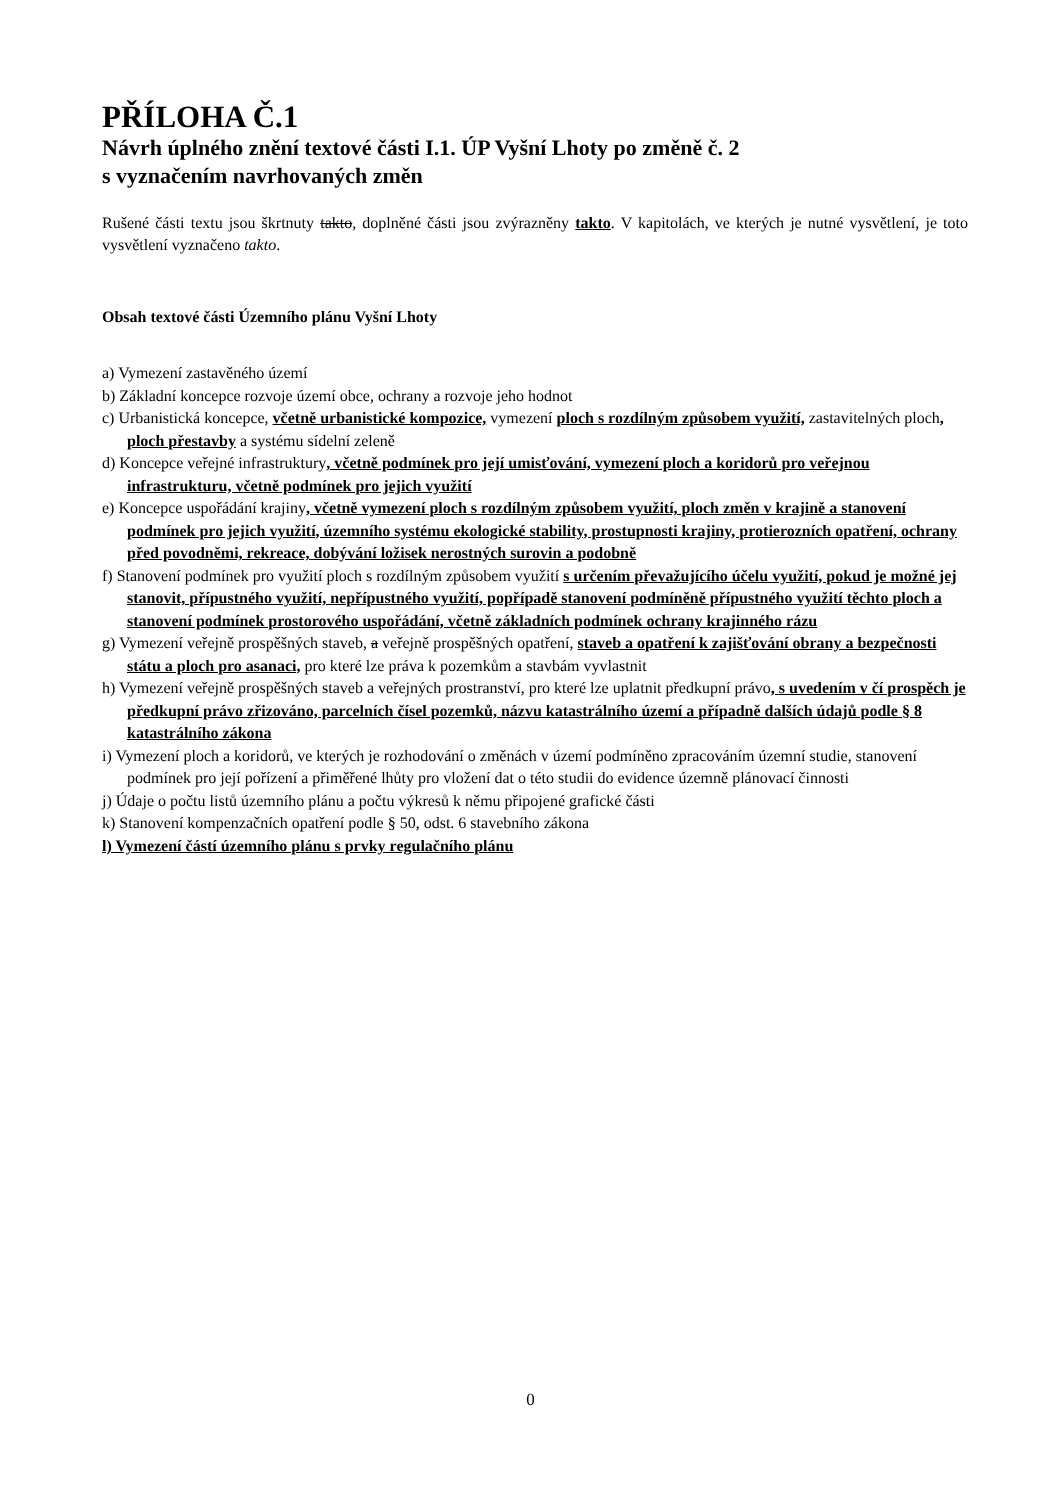PŘÍLOHA Č.1
Návrh úplného znění textové části I.1. ÚP Vyšní Lhoty po změně č. 2
s vyznačením navrhovaných změn
Rušené části textu jsou škrtnuty takto, doplněné části jsou zvýrazněny takto. V kapitolách, ve kterých je nutné vysvětlení, je toto vysvětlení vyznačeno takto.
Obsah textové části Územního plánu Vyšní Lhoty
a) Vymezení zastavěného území
b) Základní koncepce rozvoje území obce, ochrany a rozvoje jeho hodnot
c) Urbanistická koncepce, včetně urbanistické kompozice, vymezení ploch s rozdílným způsobem využití, zastavitelných ploch, ploch přestavby a systému sídelní zeleně
d) Koncepce veřejné infrastruktury, včetně podmínek pro její umisťování, vymezení ploch a koridorů pro veřejnou infrastrukturu, včetně podmínek pro jejich využití
e) Koncepce uspořádání krajiny, včetně vymezení ploch s rozdílným způsobem využití, ploch změn v krajině a stanovení podmínek pro jejich využití, územního systému ekologické stability, prostupnosti krajiny, protierozních opatření, ochrany před povodněmi, rekreace, dobývání ložisek nerostných surovin a podobně
f) Stanovení podmínek pro využití ploch s rozdílným způsobem využití s určením převažujícího účelu využití, pokud je možné jej stanovit, přípustného využití, nepřípustného využití, popřípadě stanovení podmíněně přípustného využití těchto ploch a stanovení podmínek prostorového uspořádání, včetně základních podmínek ochrany krajinného rázu
g) Vymezení veřejně prospěšných staveb, a veřejně prospěšných opatření, staveb a opatření k zajišťování obrany a bezpečnosti státu a ploch pro asanaci, pro které lze práva k pozemkům a stavbám vyvlastnit
h) Vymezení veřejně prospěšných staveb a veřejných prostranství, pro které lze uplatnit předkupní právo, s uvedením v čí prospěch je předkupní právo zřizováno, parcelních čísel pozemků, názvu katastrálního území a případně dalších údajů podle § 8 katastrálního zákona
i) Vymezení ploch a koridorů, ve kterých je rozhodování o změnách v území podmíněno zpracováním územní studie, stanovení podmínek pro její pořízení a přiměřené lhůty pro vložení dat o této studii do evidence územně plánovací činnosti
j) Údaje o počtu listů územního plánu a počtu výkresů k němu připojené grafické části
k) Stanovení kompenzačních opatření podle § 50, odst. 6 stavebního zákona
l) Vymezení částí územního plánu s prvky regulačního plánu
0